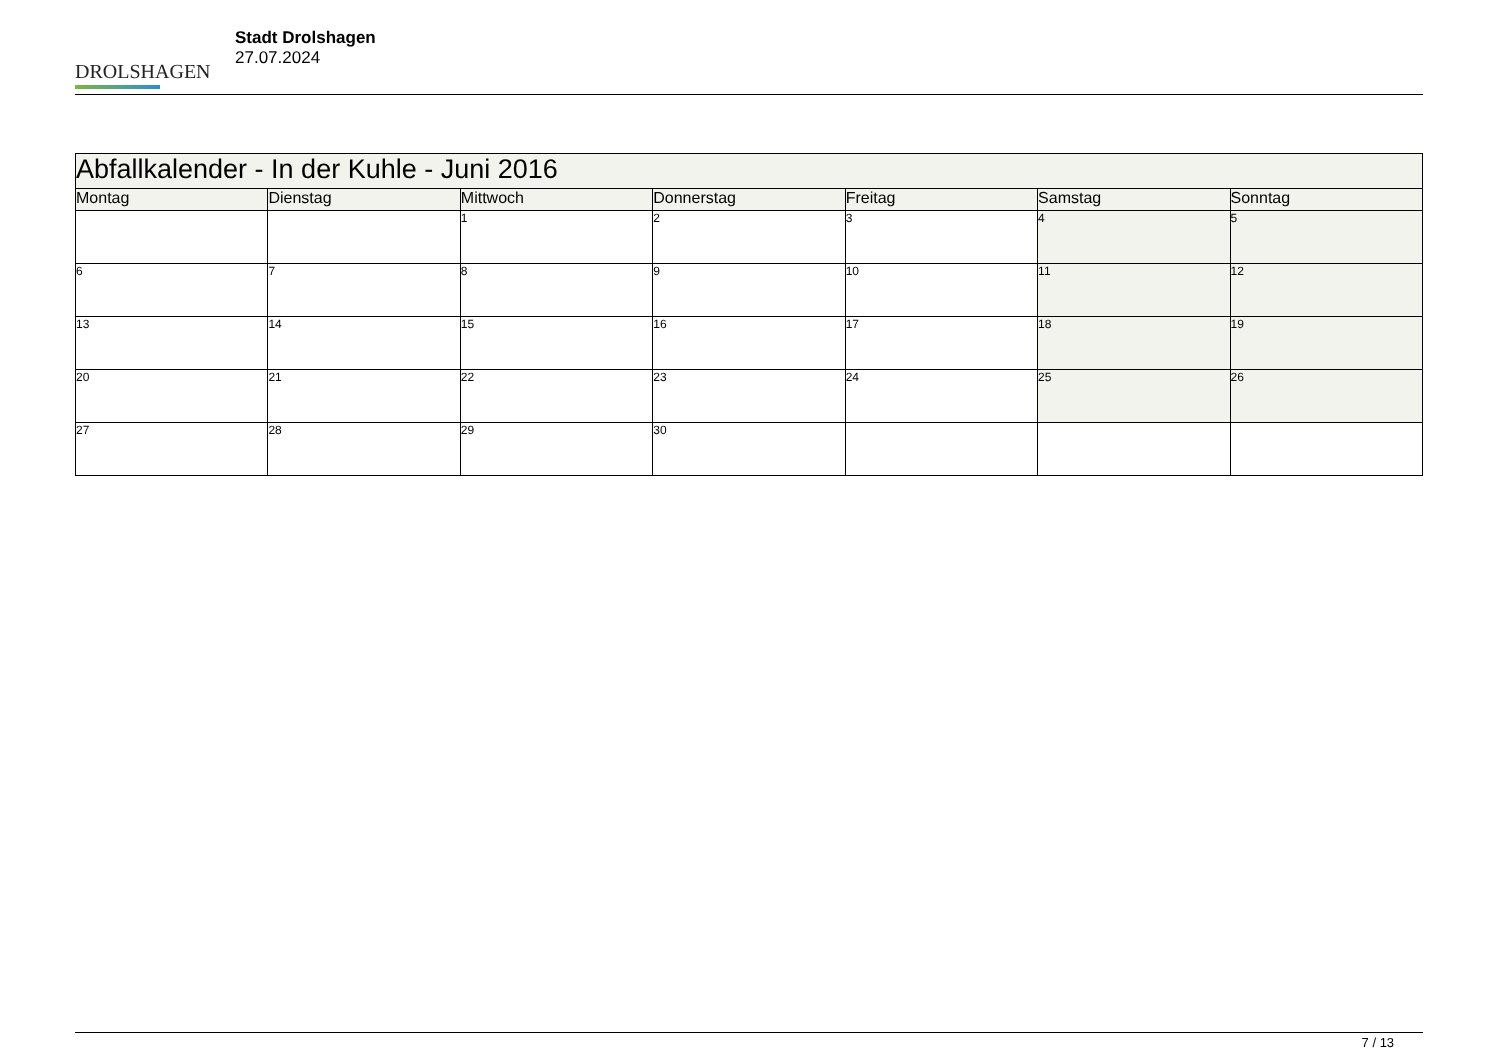DROLSHAGEN
Stadt Drolshagen
27.07.2024
| Abfallkalender - In der Kuhle - Juni 2016 | | | | | | |
| Montag | Dienstag | Mittwoch | Donnerstag | Freitag | Samstag | Sonntag |
| | | 1 | 2 | 3 | 4 | 5 |
| 6 | 7 | 8 | 9 | 10 | 11 | 12 |
| 13 | 14 | 15 | 16 | 17 | 18 | 19 |
| 20 | 21 | 22 | 23 | 24 | 25 | 26 |
| 27 | 28 | 29 | 30 | | | |
7 / 13